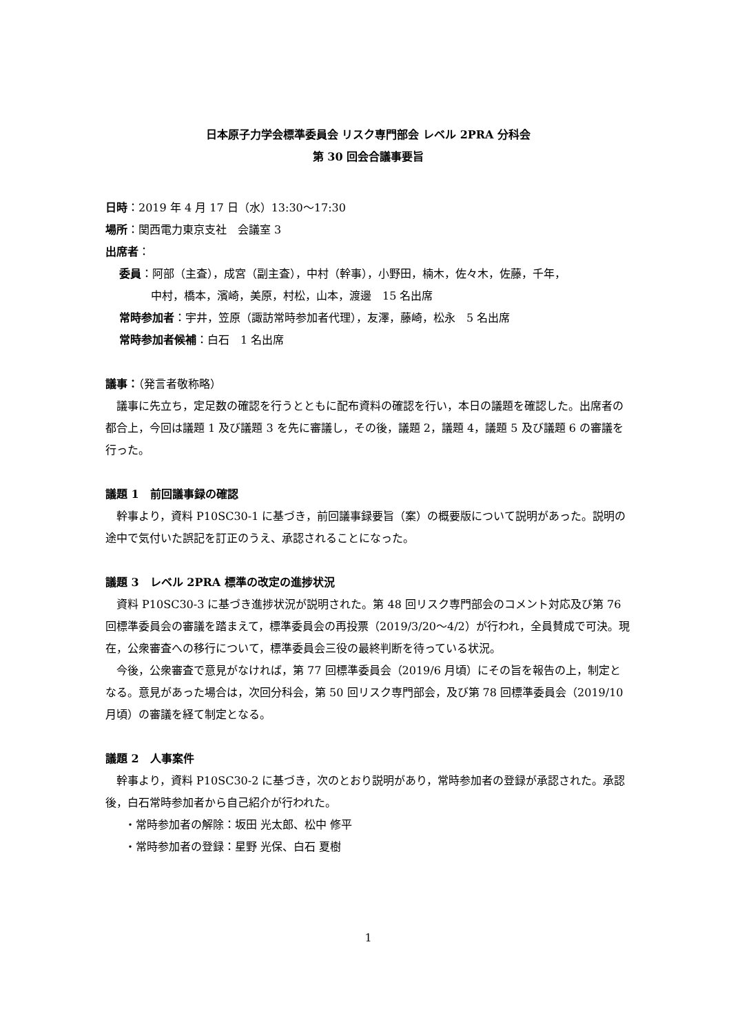日本原子力学会標準委員会 リスク専門部会 レベル 2PRA 分科会
第 30 回会合議事要旨
日時：2019 年 4 月 17 日（水）13:30～17:30
場所：関西電力東京支社　会議室 3
出席者：
委員：阿部（主査），成宮（副主査），中村（幹事），小野田，楠木，佐々木，佐藤，千年，
中村，橋本，濱崎，美原，村松，山本，渡邊　15 名出席
常時参加者：宇井，笠原（諏訪常時参加者代理），友澤，藤崎，松永　5 名出席
常時参加者候補：白石　1 名出席
議事：（発言者敬称略）
議事に先立ち，定足数の確認を行うとともに配布資料の確認を行い，本日の議題を確認した。出席者の都合上，今回は議題 1 及び議題 3 を先に審議し，その後，議題 2，議題 4，議題 5 及び議題 6 の審議を行った。
議題 1　前回議事録の確認
幹事より，資料 P10SC30-1 に基づき，前回議事録要旨（案）の概要版について説明があった。説明の途中で気付いた誤記を訂正のうえ、承認されることになった。
議題 3　レベル 2PRA 標準の改定の進捗状況
資料 P10SC30-3 に基づき進捗状況が説明された。第 48 回リスク専門部会のコメント対応及び第 76 回標準委員会の審議を踏まえて，標準委員会の再投票（2019/3/20～4/2）が行われ，全員賛成で可決。現在，公衆審査への移行について，標準委員会三役の最終判断を待っている状況。
今後，公衆審査で意見がなければ，第 77 回標準委員会（2019/6 月頃）にその旨を報告の上，制定となる。意見があった場合は，次回分科会，第 50 回リスク専門部会，及び第 78 回標準委員会（2019/10 月頃）の審議を経て制定となる。
議題 2　人事案件
幹事より，資料 P10SC30-2 に基づき，次のとおり説明があり，常時参加者の登録が承認された。承認後，白石常時参加者から自己紹介が行われた。
・常時参加者の解除：坂田 光太郎、松中 修平
・常時参加者の登録：星野 光保、白石 夏樹
1